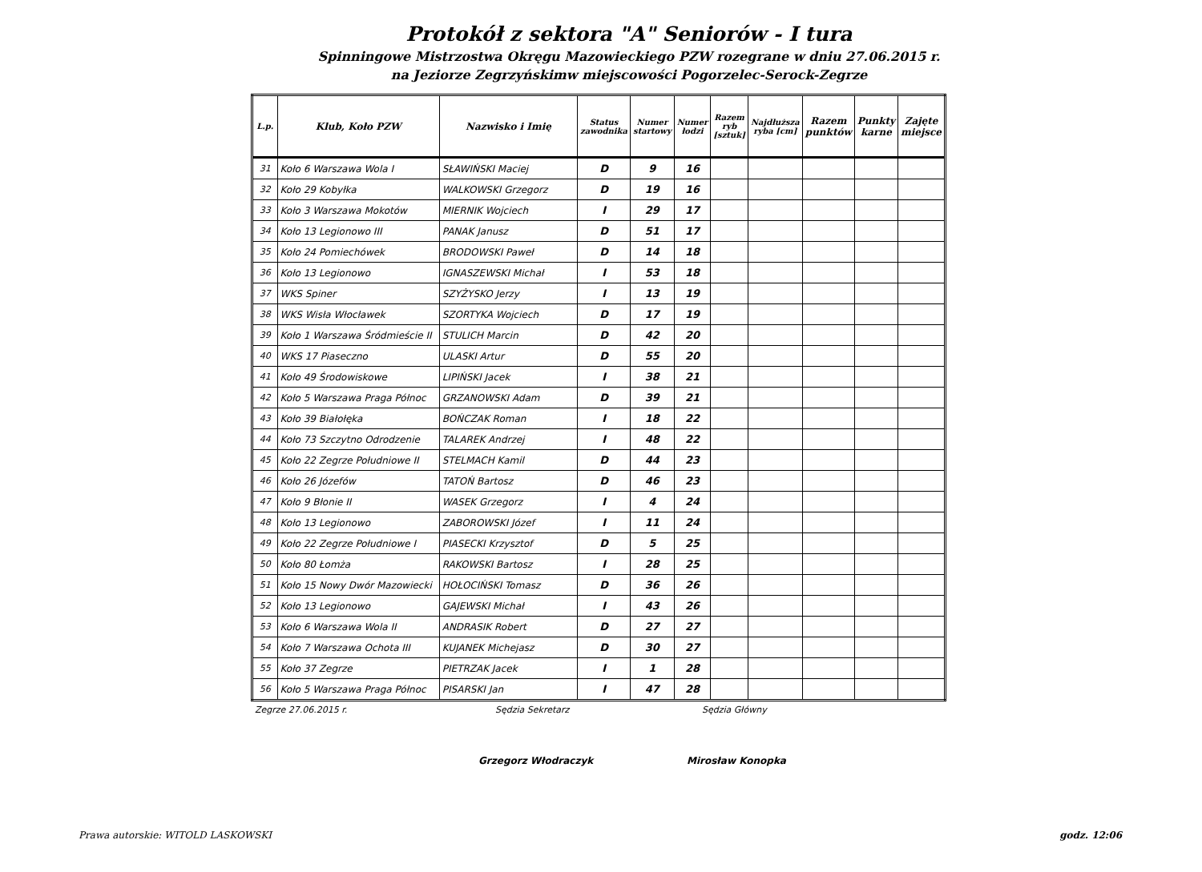Protokół z sektora "A" Seniorów - I tura
Spinningowe Mistrzostwa Okręgu Mazowieckiego PZW rozegrane w dniu 27.06.2015 r.
na Jeziorze Zegrzyńskimw miejscowości Pogorzelec-Serock-Zegrze
| L.p. | Klub, Koło PZW | Nazwisko i Imię | Status zawodnika | Numer startowy | Numer łodzi | Razem ryb [sztuk] | Najdłuższa ryba [cm] | Razem punktów | Punkty karne | Zajęte miejsce |
| --- | --- | --- | --- | --- | --- | --- | --- | --- | --- | --- |
| 31 | Koło 6 Warszawa Wola I | SŁAWIŃSKI Maciej | D | 9 | 16 | | | | | |
| 32 | Koło 29 Kobyłka | WALKOWSKI Grzegorz | D | 19 | 16 | | | | | |
| 33 | Koło 3 Warszawa Mokotów | MIERNIK Wojciech | I | 29 | 17 | | | | | |
| 34 | Koło 13 Legionowo III | PANAK Janusz | D | 51 | 17 | | | | | |
| 35 | Koło 24 Pomiechówek | BRODOWSKI Paweł | D | 14 | 18 | | | | | |
| 36 | Koło 13 Legionowo | IGNASZEWSKI Michał | I | 53 | 18 | | | | | |
| 37 | WKS Spiner | SZYŻYSKO Jerzy | I | 13 | 19 | | | | | |
| 38 | WKS Wisła Włocławek | SZORTYKA Wojciech | D | 17 | 19 | | | | | |
| 39 | Koło 1 Warszawa Śródmieście II | STULICH Marcin | D | 42 | 20 | | | | | |
| 40 | WKS 17 Piaseczno | ULASKI Artur | D | 55 | 20 | | | | | |
| 41 | Koło 49 Środowiskowe | LIPIŃSKI Jacek | I | 38 | 21 | | | | | |
| 42 | Koło 5 Warszawa Praga Północ | GRZANOWSKI Adam | D | 39 | 21 | | | | | |
| 43 | Koło 39 Białołęka | BOŃCZAK Roman | I | 18 | 22 | | | | | |
| 44 | Koło 73 Szczytno Odrodzenie | TALAREK Andrzej | I | 48 | 22 | | | | | |
| 45 | Koło 22 Zegrze Południowe II | STELMACH Kamil | D | 44 | 23 | | | | | |
| 46 | Koło 26 Józefów | TATOŃ Bartosz | D | 46 | 23 | | | | | |
| 47 | Koło 9 Błonie II | WASEK Grzegorz | I | 4 | 24 | | | | | |
| 48 | Koło 13 Legionowo | ZABOROWSKI Józef | I | 11 | 24 | | | | | |
| 49 | Koło 22 Zegrze Południowe I | PIASECKI Krzysztof | D | 5 | 25 | | | | | |
| 50 | Koło 80 Łomża | RAKOWSKI Bartosz | I | 28 | 25 | | | | | |
| 51 | Koło 15 Nowy Dwór Mazowiecki | HOŁOCIŃSKI Tomasz | D | 36 | 26 | | | | | |
| 52 | Koło 13 Legionowo | GAJEWSKI Michał | I | 43 | 26 | | | | | |
| 53 | Koło 6 Warszawa Wola II | ANDRASIK Robert | D | 27 | 27 | | | | | |
| 54 | Koło 7 Warszawa Ochota III | KUJANEK Michejasz | D | 30 | 27 | | | | | |
| 55 | Koło 37 Zegrze | PIETRZAK Jacek | I | 1 | 28 | | | | | |
| 56 | Koło 5 Warszawa Praga Północ | PISARSKI Jan | I | 47 | 28 | | | | | |
Zegrze 27.06.2015 r. Sędzia Sekretarz Sędzia Główny
Grzegorz Włodraczyk Mirosław Konopka
Prawa autorskie: WITOLD LASKOWSKI godz. 12:06